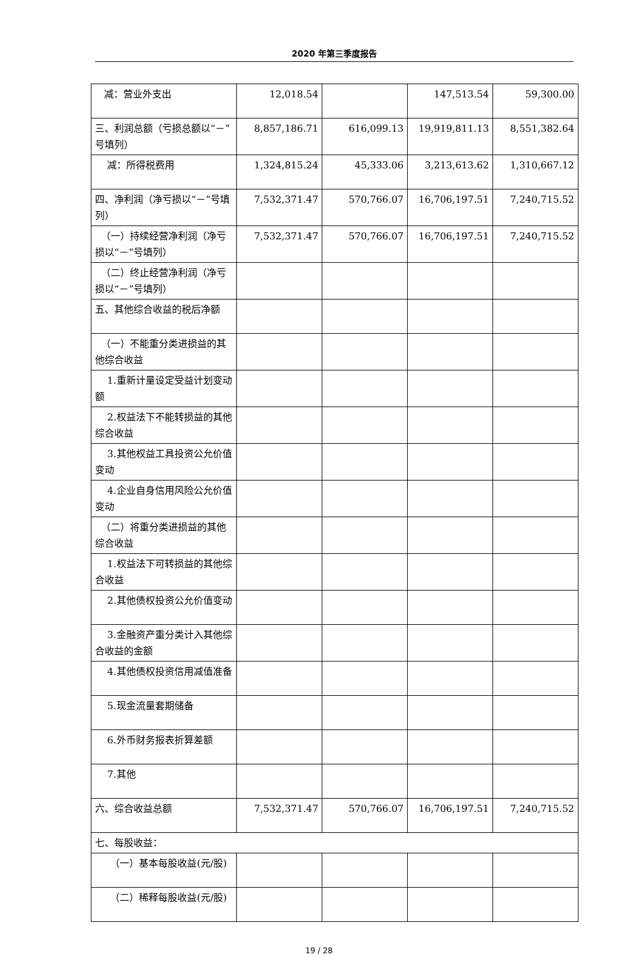2020 年第三季度报告
| 减：营业外支出 | 12,018.54 | | 147,513.54 | 59,300.00 |
| 三、利润总额（亏损总额以“－”号填列） | 8,857,186.71 | 616,099.13 | 19,919,811.13 | 8,551,382.64 |
| 减：所得税费用 | 1,324,815.24 | 45,333.06 | 3,213,613.62 | 1,310,667.12 |
| 四、净利润（净亏损以“－”号填列） | 7,532,371.47 | 570,766.07 | 16,706,197.51 | 7,240,715.52 |
| （一）持续经营净利润（净亏损以“－”号填列） | 7,532,371.47 | 570,766.07 | 16,706,197.51 | 7,240,715.52 |
| （二）终止经营净利润（净亏损以“－”号填列） | | | | |
| 五、其他综合收益的税后净额 | | | | |
| （一）不能重分类进损益的其他综合收益 | | | | |
| 1.重新计量设定受益计划变动额 | | | | |
| 2.权益法下不能转损益的其他综合收益 | | | | |
| 3.其他权益工具投资公允价值变动 | | | | |
| 4.企业自身信用风险公允价值变动 | | | | |
| （二）将重分类进损益的其他综合收益 | | | | |
| 1.权益法下可转损益的其他综合收益 | | | | |
| 2.其他债权投资公允价值变动 | | | | |
| 3.金融资产重分类计入其他综合收益的金额 | | | | |
| 4.其他债权投资信用减值准备 | | | | |
| 5.现金流量套期储备 | | | | |
| 6.外币财务报表折算差额 | | | | |
| 7.其他 | | | | |
| 六、综合收益总额 | 7,532,371.47 | 570,766.07 | 16,706,197.51 | 7,240,715.52 |
| 七、每股收益： | | | | |
| （一）基本每股收益(元/股) | | | | |
| （二）稀释每股收益(元/股) | | | | |
19 / 28